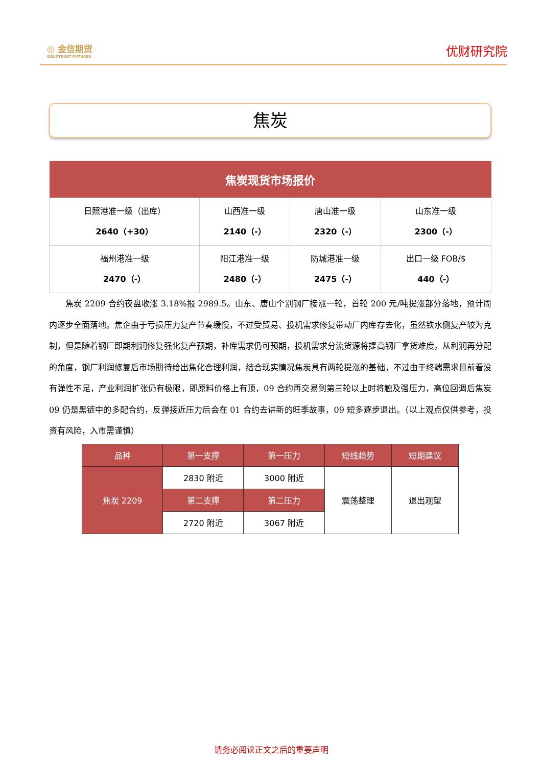◎ 金信期货
GOLDTRUST FUTURES
优财研究院
焦炭
| 焦炭现货市场报价 | | | |
| --- | --- | --- | --- |
| 日照港准一级（出库） 2640（+30） | 山西准一级 2140（-） | 唐山准一级 2320（-） | 山东准一级 2300（-） |
| 福州港准一级 2470（-） | 阳江港准一级 2480（-） | 防城港准一级 2475（-） | 出口一级 FOB/$ 440（-） |
焦炭 2209 合约夜盘收涨 3.18%报 2989.5。山东、唐山个别钢厂接涨一轮，首轮 200 元/吨提涨部分落地，预计周内逐步全面落地。焦企由于亏损压力复产节奏缓慢，不过受贸易、投机需求修复带动厂内库存去化，虽然铁水侧复产较为克制，但是随着钢厂即期利润修复强化复产预期，补库需求仍可预期，投机需求分流货源将提高钢厂拿货难度。从利润再分配的角度，钢厂利润修复后市场期待给出焦化合理利润，结合现实情况焦炭具有两轮提涨的基础，不过由于终端需求目前看没有弹性不足，产业利润扩张仍有极限，即原料价格上有顶，09 合约再交易到第三轮以上时将触及强压力，高位回调后焦炭 09 仍是黑链中的多配合约，反弹接近压力后会在 01 合约去讲新的旺季故事，09 短多逐步退出。（以上观点仅供参考，投资有风险，入市需谨慎）
| 品种 | 第一支撑 | 第一压力 | 短线趋势 | 短期建议 |
| --- | --- | --- | --- | --- |
| 焦炭 2209 | 2830 附近 | 3000 附近 | 震荡整理 | 退出观望 |
| | 第二支撑 | 第二压力 | | |
| | 2720 附近 | 3067 附近 | | |
请务必阅读正文之后的重要声明